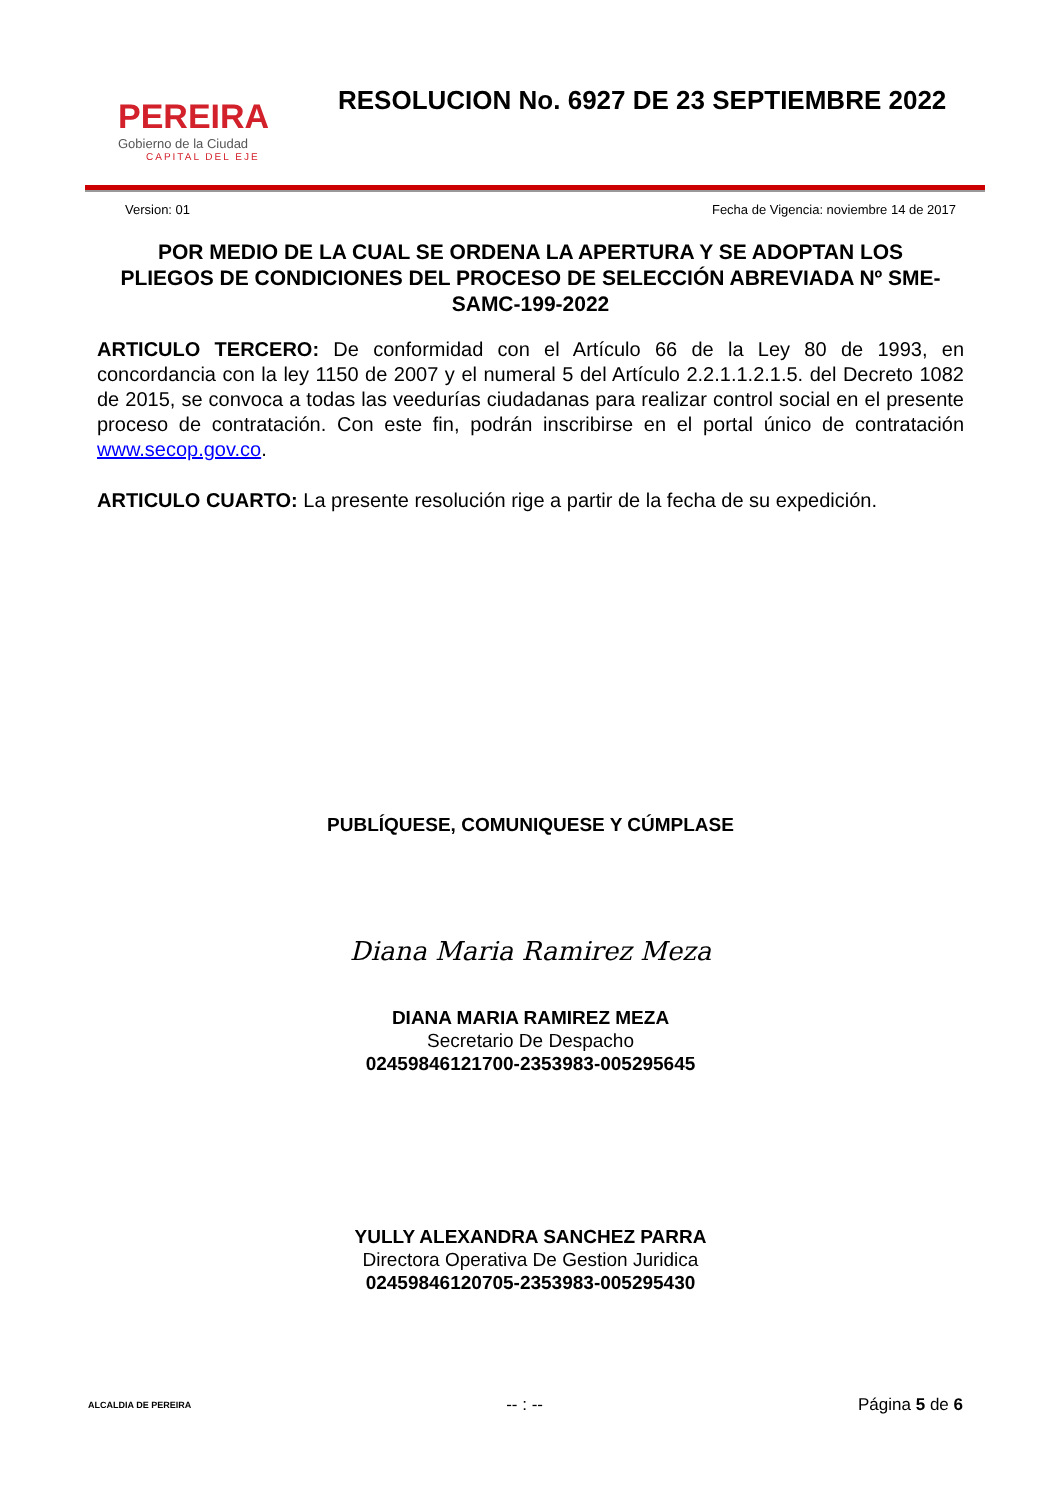PEREIRA
Gobierno de la Ciudad
CAPITAL DEL EJE
RESOLUCION No. 6927 DE 23 SEPTIEMBRE 2022
Version: 01 Fecha de Vigencia: noviembre 14 de 2017
POR MEDIO DE LA CUAL SE ORDENA LA APERTURA Y SE ADOPTAN LOS PLIEGOS DE CONDICIONES DEL PROCESO DE SELECCIÓN ABREVIADA Nº SME-SAMC-199-2022
ARTICULO TERCERO: De conformidad con el Artículo 66 de la Ley 80 de 1993, en concordancia con la ley 1150 de 2007 y el numeral 5 del Artículo 2.2.1.1.2.1.5. del Decreto 1082 de 2015, se convoca a todas las veedurías ciudadanas para realizar control social en el presente proceso de contratación. Con este fin, podrán inscribirse en el portal único de contratación www.secop.gov.co.
ARTICULO CUARTO: La presente resolución rige a partir de la fecha de su expedición.
PUBLÍQUESE, COMUNIQUESE Y CÚMPLASE
Diana Maria Ramirez Meza
DIANA MARIA RAMIREZ MEZA
Secretario De Despacho
02459846121700-2353983-005295645
YULLY ALEXANDRA SANCHEZ PARRA
Directora Operativa De Gestion Juridica
02459846120705-2353983-005295430
ALCALDIA DE PEREIRA -- : -- Página 5 de 6